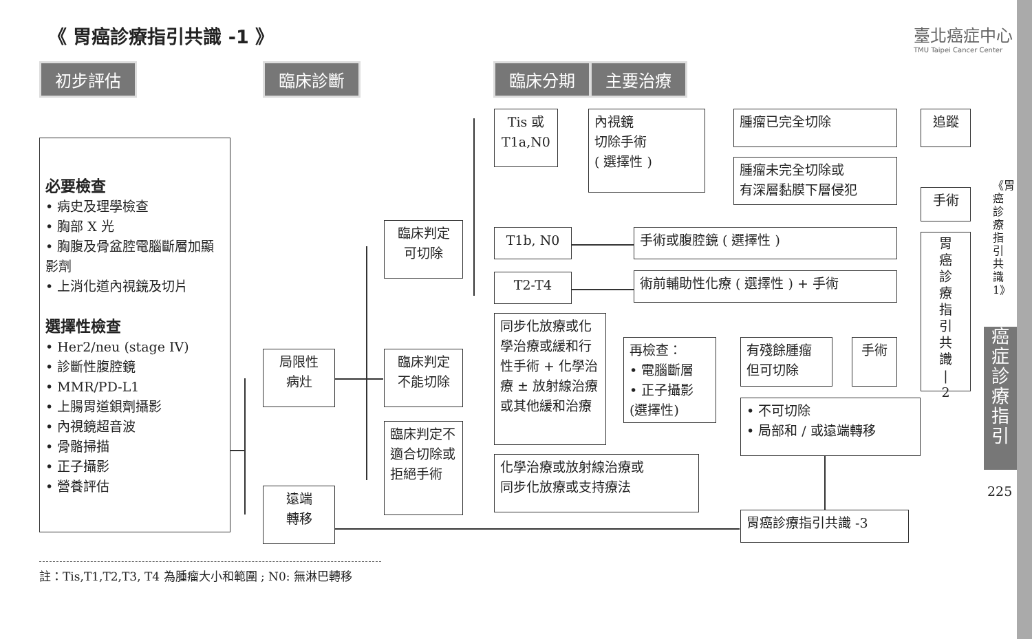《 胃癌診療指引共識 -1 》
臺北癌症中心
TMU Taipei Cancer Center
初步評估 臨床診斷 臨床分期 主要治療
必要檢查
• 病史及理學檢查
• 胸部 X 光
• 胸腹及骨盆腔電腦斷層加顯影劑
• 上消化道內視鏡及切片
選擇性檢查
• Her2/neu (stage IV)
• 診斷性腹腔鏡
• MMR/PD-L1
• 上腸胃道鋇劑攝影
• 內視鏡超音波
• 骨骼掃描
• 正子攝影
• 營養評估
局限性
病灶
遠端
轉移
臨床判定
可切除
臨床判定
不能切除
臨床判定不適合切除或拒絕手術
Tis 或
T1a,N0
T1b, N0
T2-T4
同步化放療或化學治療或緩和行性手術 + 化學治療 ± 放射線治療或其他緩和治療
化學治療或放射線治療或
同步化放療或支持療法
內視鏡
切除手術
( 選擇性 )
腫瘤已完全切除
腫瘤未完全切除或
有深層黏膜下層侵犯
追蹤
手術
手術或腹腔鏡 ( 選擇性 )
術前輔助性化療 ( 選擇性 ) + 手術
胃
癌
診
療
指
引
共
識
|
2
再檢查：
• 電腦斷層
• 正子攝影
(選擇性)
有殘餘腫瘤
但可切除
手術
• 不可切除
• 局部和 / 或遠端轉移
胃癌診療指引共識 -3
註：Tis,T1,T2,T3, T4 為腫瘤大小和範圍 ; N0: 無淋巴轉移
《胃癌診療指引共識1》
癌症診療指引
225